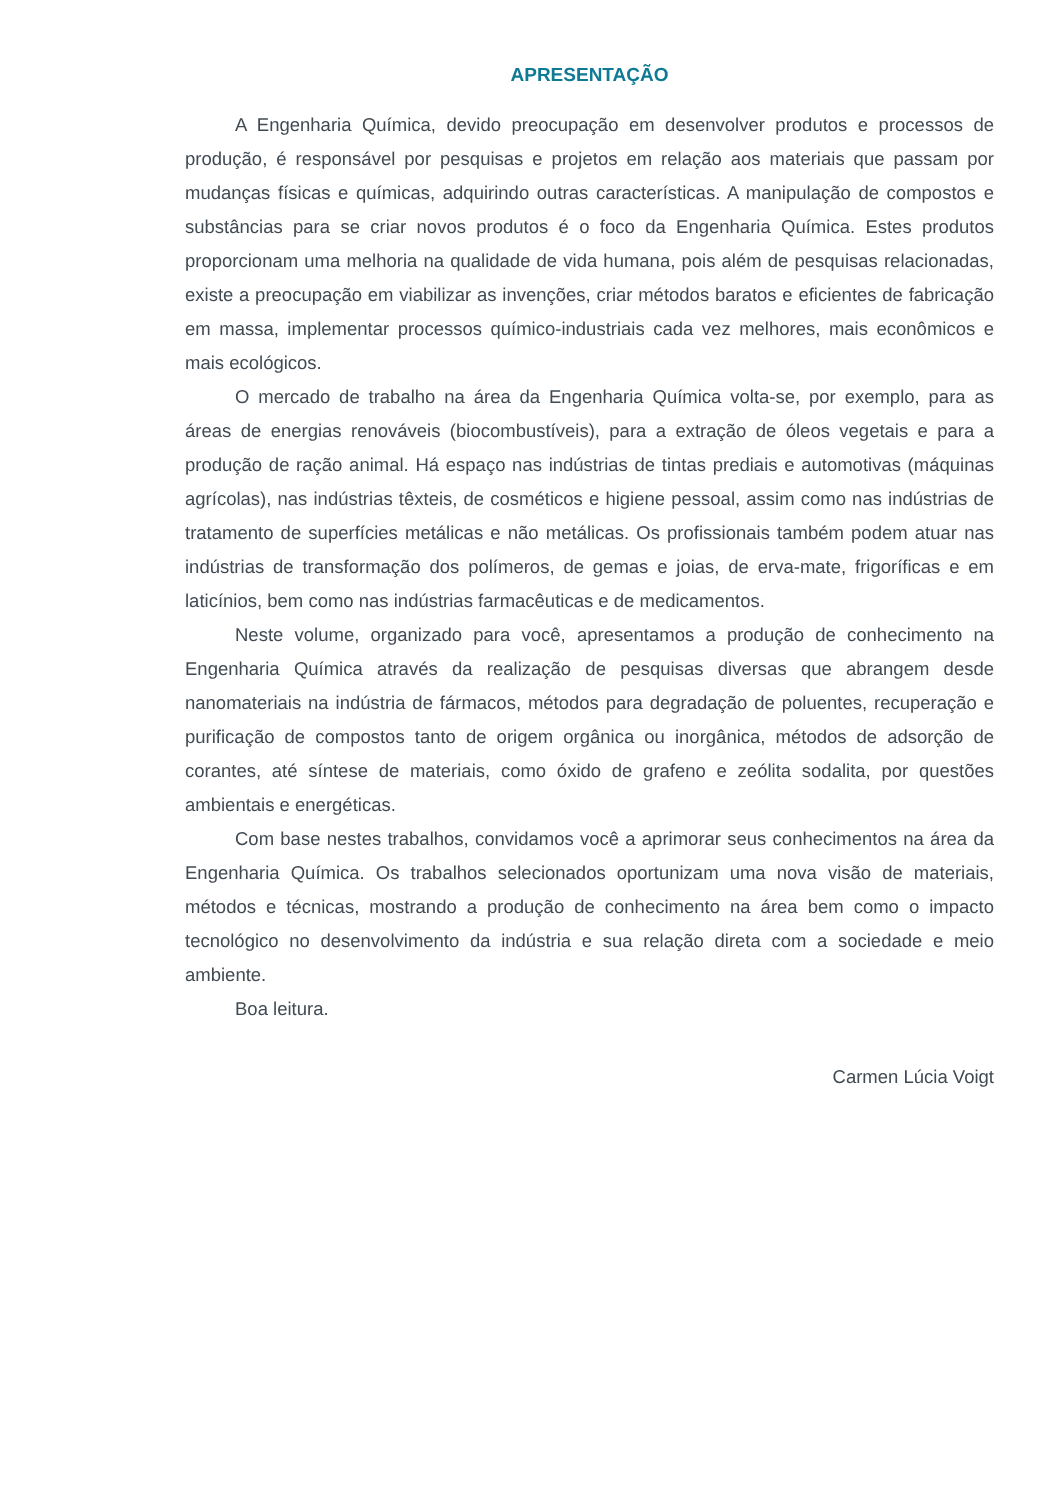APRESENTAÇÃO
A Engenharia Química, devido preocupação em desenvolver produtos e processos de produção, é responsável por pesquisas e projetos em relação aos materiais que passam por mudanças físicas e químicas, adquirindo outras características. A manipulação de compostos e substâncias para se criar novos produtos é o foco da Engenharia Química. Estes produtos proporcionam uma melhoria na qualidade de vida humana, pois além de pesquisas relacionadas, existe a preocupação em viabilizar as invenções, criar métodos baratos e eficientes de fabricação em massa, implementar processos químico-industriais cada vez melhores, mais econômicos e mais ecológicos.
O mercado de trabalho na área da Engenharia Química volta-se, por exemplo, para as áreas de energias renováveis (biocombustíveis), para a extração de óleos vegetais e para a produção de ração animal. Há espaço nas indústrias de tintas prediais e automotivas (máquinas agrícolas), nas indústrias têxteis, de cosméticos e higiene pessoal, assim como nas indústrias de tratamento de superfícies metálicas e não metálicas. Os profissionais também podem atuar nas indústrias de transformação dos polímeros, de gemas e joias, de erva-mate, frigoríficas e em laticínios, bem como nas indústrias farmacêuticas e de medicamentos.
Neste volume, organizado para você, apresentamos a produção de conhecimento na Engenharia Química através da realização de pesquisas diversas que abrangem desde nanomateriais na indústria de fármacos, métodos para degradação de poluentes, recuperação e purificação de compostos tanto de origem orgânica ou inorgânica, métodos de adsorção de corantes, até síntese de materiais, como óxido de grafeno e zeólita sodalita, por questões ambientais e energéticas.
Com base nestes trabalhos, convidamos você a aprimorar seus conhecimentos na área da Engenharia Química. Os trabalhos selecionados oportunizam uma nova visão de materiais, métodos e técnicas, mostrando a produção de conhecimento na área bem como o impacto tecnológico no desenvolvimento da indústria e sua relação direta com a sociedade e meio ambiente.
Boa leitura.
Carmen Lúcia Voigt